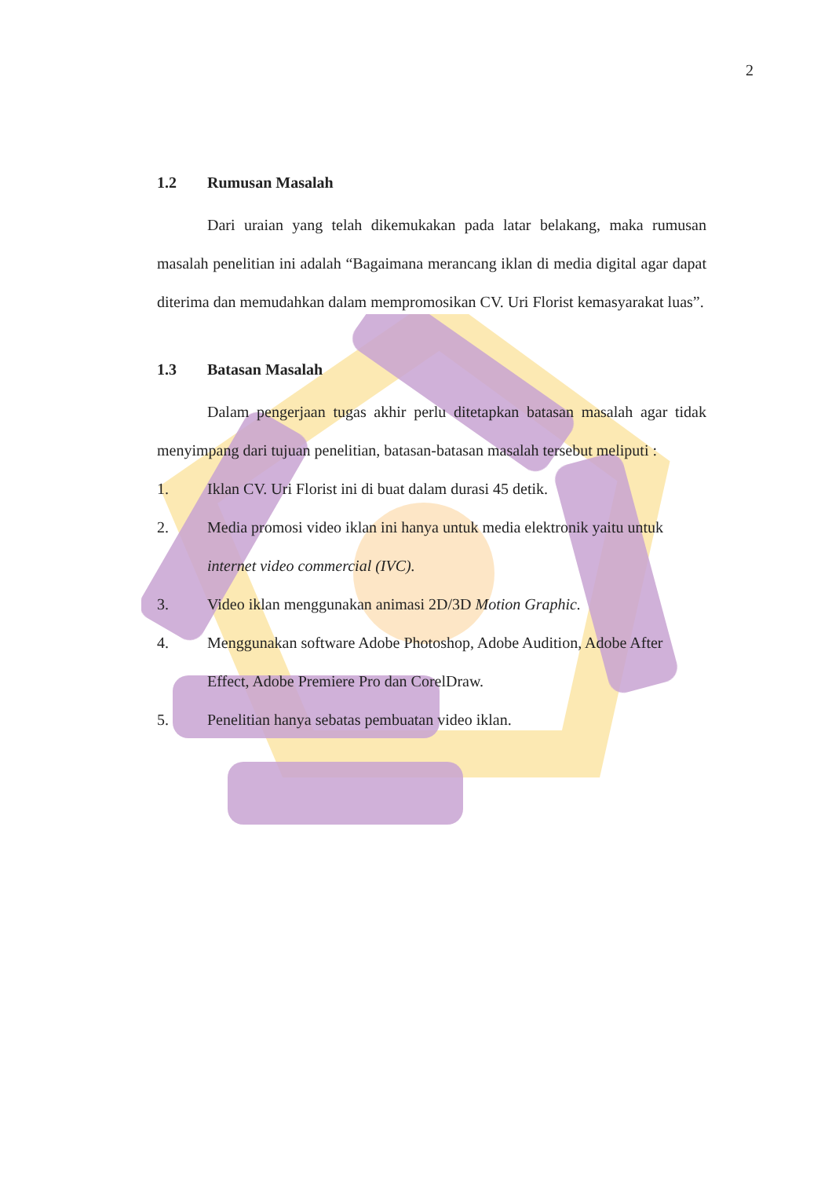2
1.2 Rumusan Masalah
Dari uraian yang telah dikemukakan pada latar belakang, maka rumusan masalah penelitian ini adalah “Bagaimana merancang iklan di media digital agar dapat diterima dan memudahkan dalam mempromosikan CV. Uri Florist kemasyarakat luas”.
1.3 Batasan Masalah
Dalam pengerjaan tugas akhir perlu ditetapkan batasan masalah agar tidak menyimpang dari tujuan penelitian, batasan-batasan masalah tersebut meliputi :
1. Iklan CV. Uri Florist ini di buat dalam durasi 45 detik.
2. Media promosi video iklan ini hanya untuk media elektronik yaitu untuk internet video commercial (IVC).
3. Video iklan menggunakan animasi 2D/3D Motion Graphic.
4. Menggunakan software Adobe Photoshop, Adobe Audition, Adobe After Effect, Adobe Premiere Pro dan CorelDraw.
5. Penelitian hanya sebatas pembuatan video iklan.